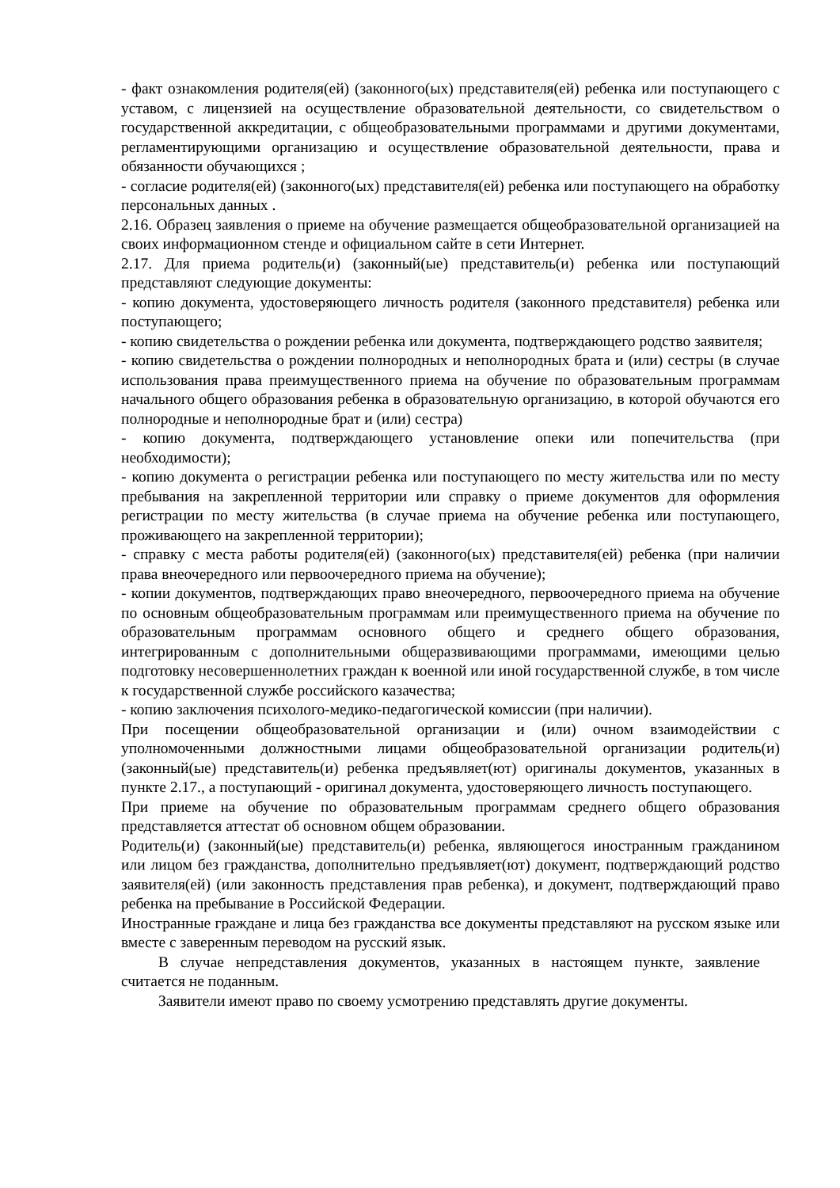- факт ознакомления родителя(ей) (законного(ых) представителя(ей) ребенка или поступающего с уставом, с лицензией на осуществление образовательной деятельности, со свидетельством о государственной аккредитации, с общеобразовательными программами и другими документами, регламентирующими организацию и осуществление образовательной деятельности, права и обязанности обучающихся ;
- согласие родителя(ей) (законного(ых) представителя(ей) ребенка или поступающего на обработку персональных данных .
2.16. Образец заявления о приеме на обучение размещается общеобразовательной организацией на своих информационном стенде и официальном сайте в сети Интернет.
2.17. Для приема родитель(и) (законный(ые) представитель(и) ребенка или поступающий представляют следующие документы:
- копию документа, удостоверяющего личность родителя (законного представителя) ребенка или поступающего;
- копию свидетельства о рождении ребенка или документа, подтверждающего родство заявителя;
- копию свидетельства о рождении полнородных и неполнородных брата и (или) сестры (в случае использования права преимущественного приема на обучение по образовательным программам начального общего образования ребенка в образовательную организацию, в которой обучаются его полнородные и неполнородные брат и (или) сестра)
- копию документа, подтверждающего установление опеки или попечительства (при необходимости);
- копию документа о регистрации ребенка или поступающего по месту жительства или по месту пребывания на закрепленной территории или справку о приеме документов для оформления регистрации по месту жительства (в случае приема на обучение ребенка или поступающего, проживающего на закрепленной территории);
- справку с места работы родителя(ей) (законного(ых) представителя(ей) ребенка (при наличии права внеочередного или первоочередного приема на обучение);
- копии документов, подтверждающих право внеочередного, первоочередного приема на обучение по основным общеобразовательным программам или преимущественного приема на обучение по образовательным программам основного общего и среднего общего образования, интегрированным с дополнительными общеразвивающими программами, имеющими целью подготовку несовершеннолетних граждан к военной или иной государственной службе, в том числе к государственной службе российского казачества;
- копию заключения психолого-медико-педагогической комиссии (при наличии).
При посещении общеобразовательной организации и (или) очном взаимодействии с уполномоченными должностными лицами общеобразовательной организации родитель(и) (законный(ые) представитель(и) ребенка предъявляет(ют) оригиналы документов, указанных в пункте 2.17., а поступающий - оригинал документа, удостоверяющего личность поступающего.
При приеме на обучение по образовательным программам среднего общего образования представляется аттестат об основном общем образовании.
Родитель(и) (законный(ые) представитель(и) ребенка, являющегося иностранным гражданином или лицом без гражданства, дополнительно предъявляет(ют) документ, подтверждающий родство заявителя(ей) (или законность представления прав ребенка), и документ, подтверждающий право ребенка на пребывание в Российской Федерации.
Иностранные граждане и лица без гражданства все документы представляют на русском языке или вместе с заверенным переводом на русский язык.
В случае непредставления документов, указанных в настоящем пункте, заявление считается не поданным.
Заявители имеют право по своему усмотрению представлять другие документы.